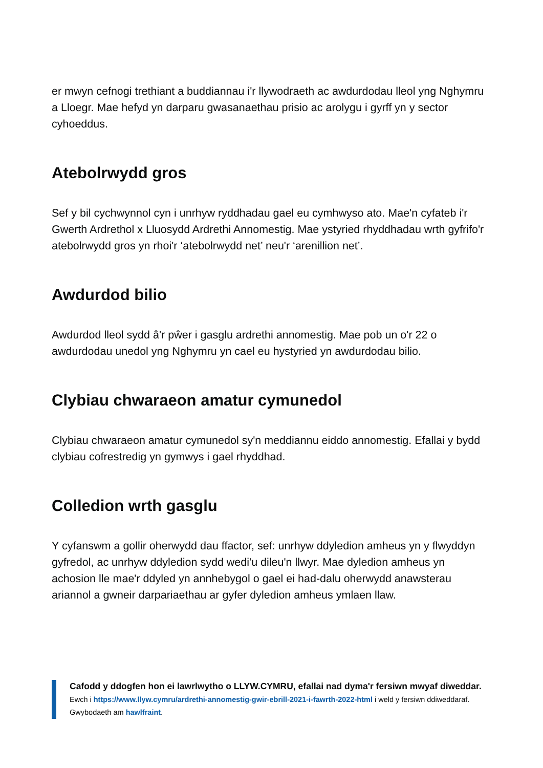er mwyn cefnogi trethiant a buddiannau i'r llywodraeth ac awdurdodau lleol yng Nghymru a Lloegr. Mae hefyd yn darparu gwasanaethau prisio ac arolygu i gyrff yn y sector cyhoeddus.
Atebolrwydd gros
Sef y bil cychwynnol cyn i unrhyw ryddhadau gael eu cymhwyso ato. Mae'n cyfateb i'r Gwerth Ardrethol x Lluosydd Ardrethi Annomestig. Mae ystyried rhyddhadau wrth gyfrifo'r atebolrwydd gros yn rhoi'r ‘atebolrwydd net’ neu'r ‘arenillion net’.
Awdurdod bilio
Awdurdod lleol sydd â'r pŵer i gasglu ardrethi annomestig. Mae pob un o'r 22 o awdurdodau unedol yng Nghymru yn cael eu hystyried yn awdurdodau bilio.
Clybiau chwaraeon amatur cymunedol
Clybiau chwaraeon amatur cymunedol sy'n meddiannu eiddo annomestig. Efallai y bydd clybiau cofrestredig yn gymwys i gael rhyddhad.
Colledion wrth gasglu
Y cyfanswm a gollir oherwydd dau ffactor, sef: unrhyw ddyledion amheus yn y flwyddyn gyfredol, ac unrhyw ddyledion sydd wedi'u dileu'n llwyr. Mae dyledion amheus yn achosion lle mae'r ddyled yn annhebygol o gael ei had-dalu oherwydd anawsterau ariannol a gwneir darpariaethau ar gyfer dyledion amheus ymlaen llaw.
Cafodd y ddogfen hon ei lawrlwytho o LLYW.CYMRU, efallai nad dyma'r fersiwn mwyaf diweddar.
Ewch i https://www.llyw.cymru/ardrethi-annomestig-gwir-ebrill-2021-i-fawrth-2022-html i weld y fersiwn ddiweddaraf.
Gwybodaeth am hawlfraint.